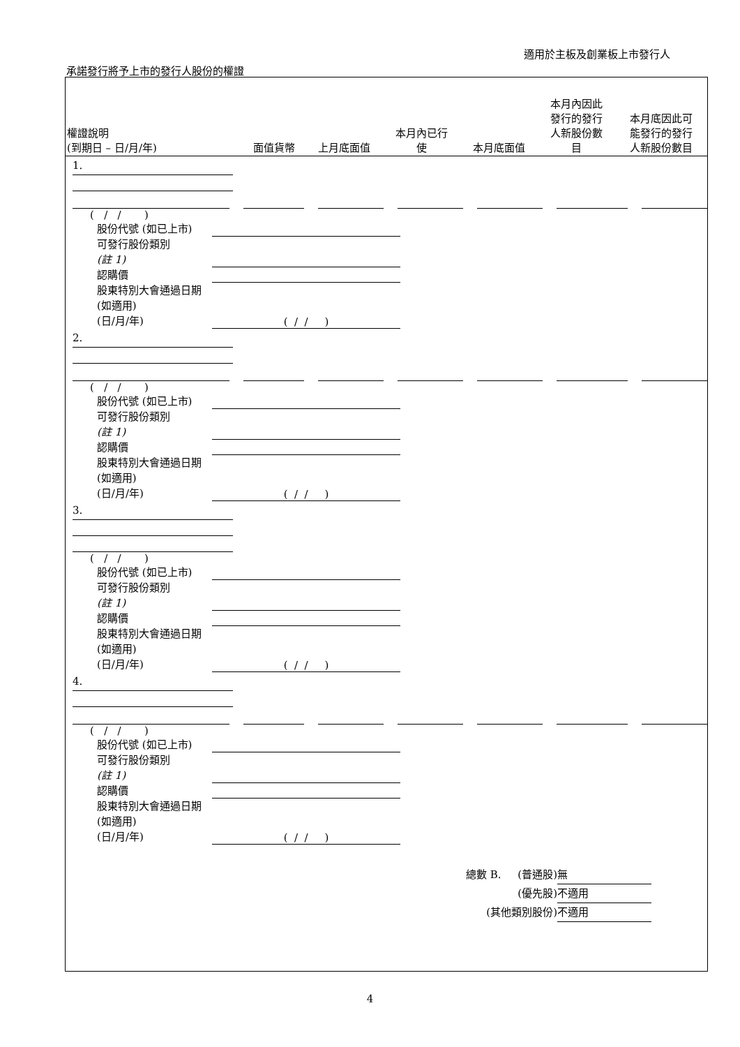適用於主板及創業板上市發行人
承諾發行將予上市的發行人股份的權證
| 權證說明 (到期日 – 日/月/年) | 面值貨幣 | 上月底面值 | 本月內已行 使 | 本月底面值 | 本月內因此 發行的發行 人新股份數 目 | 本月底因此可 能發行的發行 人新股份數目 |
| --- | --- | --- | --- | --- | --- | --- |
1.
( / / )
股份代號 (如已上市)
可發行股份類別
(註 1)
認購價
股東特別大會通過日期 (如適用)
(日/月/年) ( / / )
2.
( / / )
股份代號 (如已上市)
可發行股份類別
(註 1)
認購價
股東特別大會通過日期 (如適用)
(日/月/年) ( / / )
3.
( / / )
股份代號 (如已上市)
可發行股份類別
(註 1)
認購價
股東特別大會通過日期 (如適用)
(日/月/年) ( / / )
4.
( / / )
股份代號 (如已上市)
可發行股份類別
(註 1)
認購價
股東特別大會通過日期 (如適用)
(日/月/年) ( / / )
總數 B. (普通股) 無
(優先股) 不適用
(其他類別股份) 不適用
4